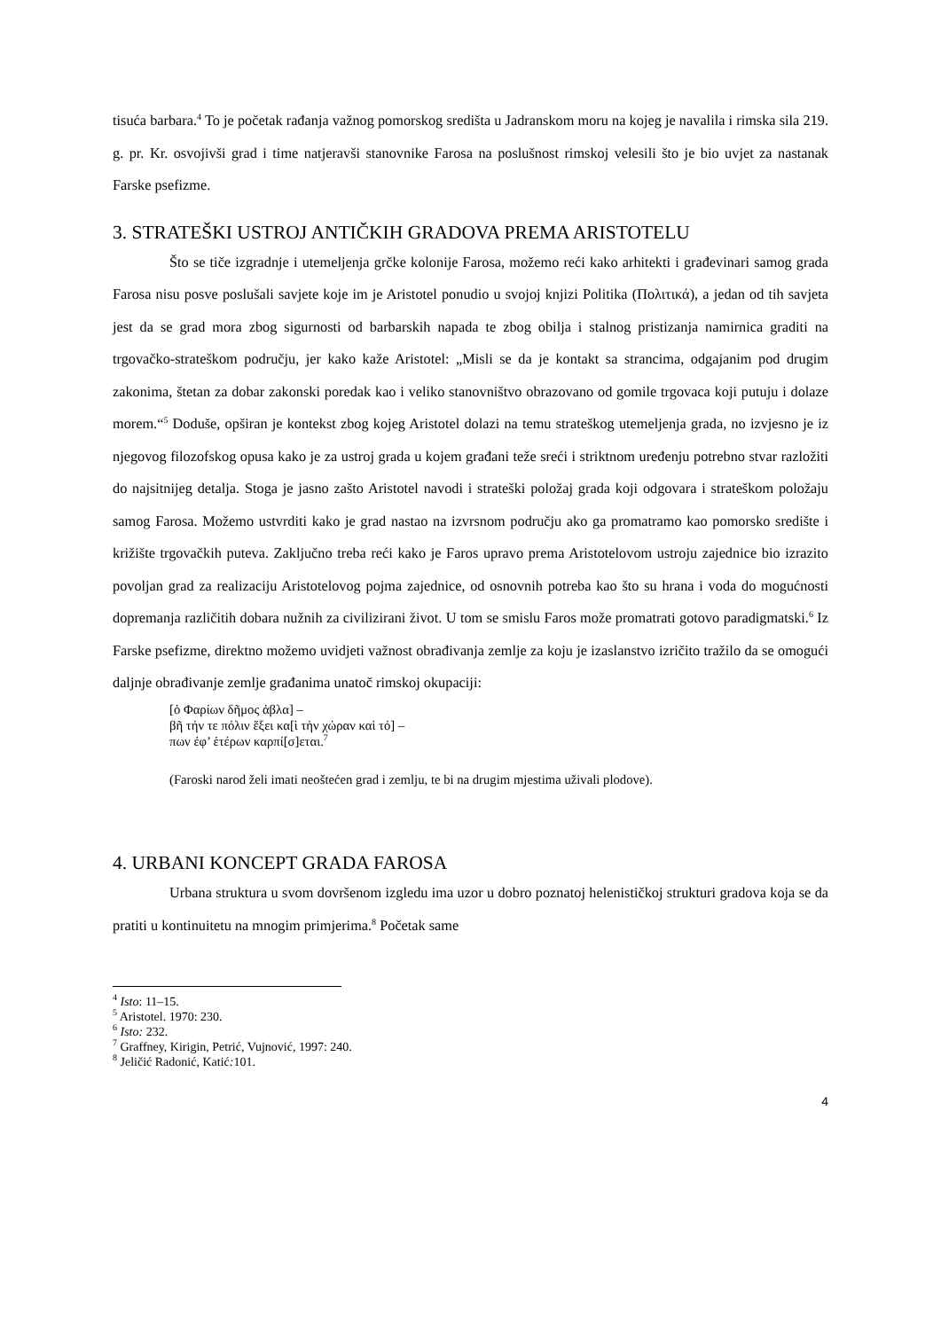tisuća barbara.<sup>4</sup> To je početak rađanja važnog pomorskog središta u Jadranskom moru na kojeg je navalila i rimska sila 219. g. pr. Kr. osvojivši grad i time natjeravši stanovnike Farosa na poslušnost rimskoj velesili što je bio uvjet za nastanak Farske psefizme.
3. STRATEŠKI USTROJ ANTIČKIH GRADOVA PREMA ARISTOTELU
Što se tiče izgradnje i utemeljenja grčke kolonije Farosa, možemo reći kako arhitekti i građevinari samog grada Farosa nisu posve poslušali savjete koje im je Aristotel ponudio u svojoj knjizi Politika (Πολιτικά), a jedan od tih savjeta jest da se grad mora zbog sigurnosti od barbarskih napada te zbog obilja i stalnog pristizanja namirnica graditi na trgovačko-strateškom području, jer kako kaže Aristotel: „Misli se da je kontakt sa strancima, odgajanim pod drugim zakonima, štetan za dobar zakonski poredak kao i veliko stanovništvo obrazovano od gomile trgovaca koji putuju i dolaze morem.“<sup>5</sup> Doduše, opširan je kontekst zbog kojeg Aristotel dolazi na temu strateškog utemeljenja grada, no izvjesno je iz njegovog filozofskog opusa kako je za ustroj grada u kojem građani teže sreći i striktnom uređenju potrebno stvar razložiti do najsitnijeg detalja. Stoga je jasno zašto Aristotel navodi i strateški položaj grada koji odgovara i strateškom položaju samog Farosa. Možemo ustvrditi kako je grad nastao na izvrsnom području ako ga promatramo kao pomorsko središte i križište trgovačkih puteva. Zaključno treba reći kako je Faros upravo prema Aristotelovom ustroju zajednice bio izrazito povoljan grad za realizaciju Aristotelovog pojma zajednice, od osnovnih potreba kao što su hrana i voda do mogućnosti dopremanja različitih dobara nužnih za civilizirani život. U tom se smislu Faros može promatrati gotovo paradigmatski.<sup>6</sup> Iz Farske psefizme, direktno možemo uvidjeti važnost obrađivanja zemlje za koju je izaslanstvo izričito tražilo da se omogući daljnje obrađivanje zemlje građanima unatoč rimskoj okupaciji:
[ὁ Φαρίων δῆμος ἀβλα] –
βῆ τήν τε πόλιν ἕξει κα[ὶ τὴν χώραν καὶ τό] –
πων ἐφ’ ἑτέρων καρπί[σ]εται.<sup>7</sup>
(Faroski narod želi imati neoštećen grad i zemlju, te bi na drugim mjestima uživali plodove).
4. URBANI KONCEPT GRADA FAROSA
Urbana struktura u svom dovršenom izgledu ima uzor u dobro poznatoj helenističkoj strukturi gradova koja se da pratiti u kontinuitetu na mnogim primjerima.<sup>8</sup> Početak same
<sup>4</sup> Isto: 11–15.
<sup>5</sup> Aristotel. 1970: 230.
<sup>6</sup> Isto: 232.
<sup>7</sup> Graffney, Kirigin, Petrić, Vujnović, 1997: 240.
<sup>8</sup> Jeličić Radonić, Katić: 101.
4